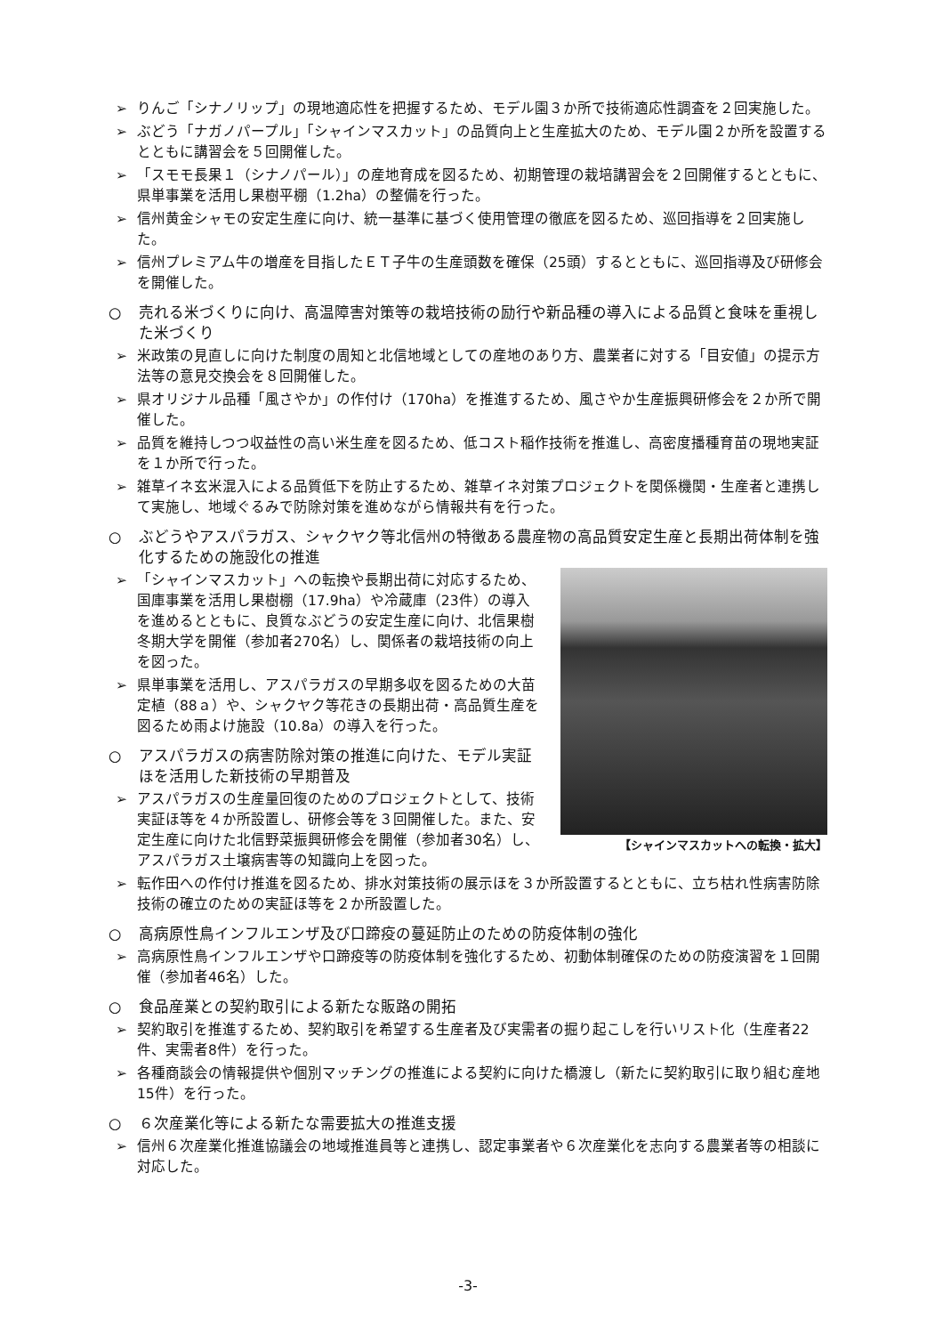➢ りんご「シナノリップ」の現地適応性を把握するため、モデル園３か所で技術適応性調査を２回実施した。
➢ ぶどう「ナガノパープル」「シャインマスカット」の品質向上と生産拡大のため、モデル園２か所を設置するとともに講習会を５回開催した。
➢ 「スモモ長果１（シナノパール）」の産地育成を図るため、初期管理の栽培講習会を２回開催するとともに、県単事業を活用し果樹平棚（1.2ha）の整備を行った。
➢ 信州黄金シャモの安定生産に向け、統一基準に基づく使用管理の徹底を図るため、巡回指導を２回実施した。
➢ 信州プレミアム牛の増産を目指したＥＴ子牛の生産頭数を確保（25頭）するとともに、巡回指導及び研修会を開催した。
○ 売れる米づくりに向け、高温障害対策等の栽培技術の励行や新品種の導入による品質と食味を重視した米づくり
➢ 米政策の見直しに向けた制度の周知と北信地域としての産地のあり方、農業者に対する「目安値」の提示方法等の意見交換会を８回開催した。
➢ 県オリジナル品種「風さやか」の作付け（170ha）を推進するため、風さやか生産振興研修会を２か所で開催した。
➢ 品質を維持しつつ収益性の高い米生産を図るため、低コスト稲作技術を推進し、高密度播種育苗の現地実証を１か所で行った。
➢ 雑草イネ玄米混入による品質低下を防止するため、雑草イネ対策プロジェクトを関係機関・生産者と連携して実施し、地域ぐるみで防除対策を進めながら情報共有を行った。
○ ぶどうやアスパラガス、シャクヤク等北信州の特徴ある農産物の高品質安定生産と長期出荷体制を強化するための施設化の推進
【シャインマスカットへの転換・拡大】
➢ 「シャインマスカット」への転換や長期出荷に対応するため、国庫事業を活用し果樹棚（17.9ha）や冷蔵庫（23件）の導入を進めるとともに、良質なぶどうの安定生産に向け、北信果樹冬期大学を開催（参加者270名）し、関係者の栽培技術の向上を図った。
➢ 県単事業を活用し、アスパラガスの早期多収を図るための大苗定植（88ａ）や、シャクヤク等花きの長期出荷・高品質生産を図るため雨よけ施設（10.8a）の導入を行った。
○ アスパラガスの病害防除対策の推進に向けた、モデル実証ほを活用した新技術の早期普及
➢ アスパラガスの生産量回復のためのプロジェクトとして、技術実証ほ等を４か所設置し、研修会等を３回開催した。また、安定生産に向けた北信野菜振興研修会を開催（参加者30名）し、アスパラガス土壌病害等の知識向上を図った。
➢ 転作田への作付け推進を図るため、排水対策技術の展示ほを３か所設置するとともに、立ち枯れ性病害防除技術の確立のための実証ほ等を２か所設置した。
○ 高病原性鳥インフルエンザ及び口蹄疫の蔓延防止のための防疫体制の強化
➢ 高病原性鳥インフルエンザや口蹄疫等の防疫体制を強化するため、初動体制確保のための防疫演習を１回開催（参加者46名）した。
○ 食品産業との契約取引による新たな販路の開拓
➢ 契約取引を推進するため、契約取引を希望する生産者及び実需者の掘り起こしを行いリスト化（生産者22件、実需者8件）を行った。
➢ 各種商談会の情報提供や個別マッチングの推進による契約に向けた橋渡し（新たに契約取引に取り組む産地15件）を行った。
○ ６次産業化等による新たな需要拡大の推進支援
➢ 信州６次産業化推進協議会の地域推進員等と連携し、認定事業者や６次産業化を志向する農業者等の相談に対応した。
-3-